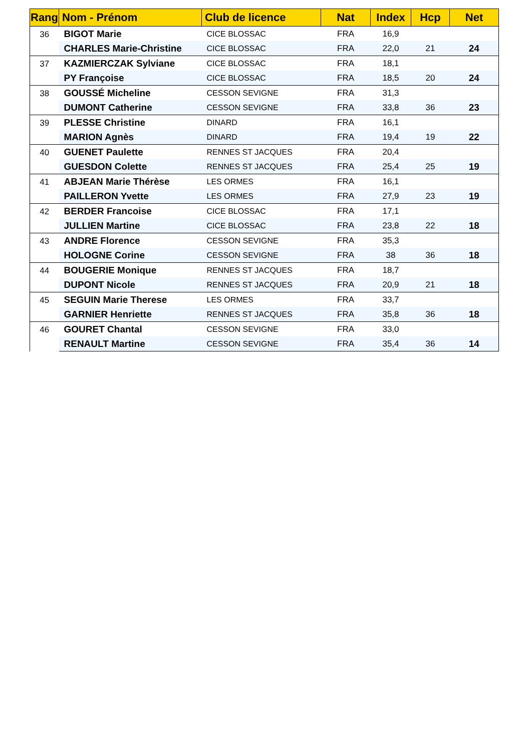| Rang | Nom - Prénom | Club de licence | Nat | Index | Hcp | Net |
| --- | --- | --- | --- | --- | --- | --- |
| 36 | BIGOT Marie | CICE BLOSSAC | FRA | 16,9 | | |
| | CHARLES Marie-Christine | CICE BLOSSAC | FRA | 22,0 | 21 | 24 |
| 37 | KAZMIERCZAK Sylviane | CICE BLOSSAC | FRA | 18,1 | | |
| | PY Françoise | CICE BLOSSAC | FRA | 18,5 | 20 | 24 |
| 38 | GOUSSÉ Micheline | CESSON SEVIGNE | FRA | 31,3 | | |
| | DUMONT Catherine | CESSON SEVIGNE | FRA | 33,8 | 36 | 23 |
| 39 | PLESSE Christine | DINARD | FRA | 16,1 | | |
| | MARION Agnès | DINARD | FRA | 19,4 | 19 | 22 |
| 40 | GUENET Paulette | RENNES ST JACQUES | FRA | 20,4 | | |
| | GUESDON Colette | RENNES ST JACQUES | FRA | 25,4 | 25 | 19 |
| 41 | ABJEAN Marie Thérèse | LES ORMES | FRA | 16,1 | | |
| | PAILLERON Yvette | LES ORMES | FRA | 27,9 | 23 | 19 |
| 42 | BERDER Francoise | CICE BLOSSAC | FRA | 17,1 | | |
| | JULLIEN Martine | CICE BLOSSAC | FRA | 23,8 | 22 | 18 |
| 43 | ANDRE Florence | CESSON SEVIGNE | FRA | 35,3 | | |
| | HOLOGNE Corine | CESSON SEVIGNE | FRA | 38 | 36 | 18 |
| 44 | BOUGERIE Monique | RENNES ST JACQUES | FRA | 18,7 | | |
| | DUPONT Nicole | RENNES ST JACQUES | FRA | 20,9 | 21 | 18 |
| 45 | SEGUIN Marie Therese | LES ORMES | FRA | 33,7 | | |
| | GARNIER Henriette | RENNES ST JACQUES | FRA | 35,8 | 36 | 18 |
| 46 | GOURET Chantal | CESSON SEVIGNE | FRA | 33,0 | | |
| | RENAULT Martine | CESSON SEVIGNE | FRA | 35,4 | 36 | 14 |